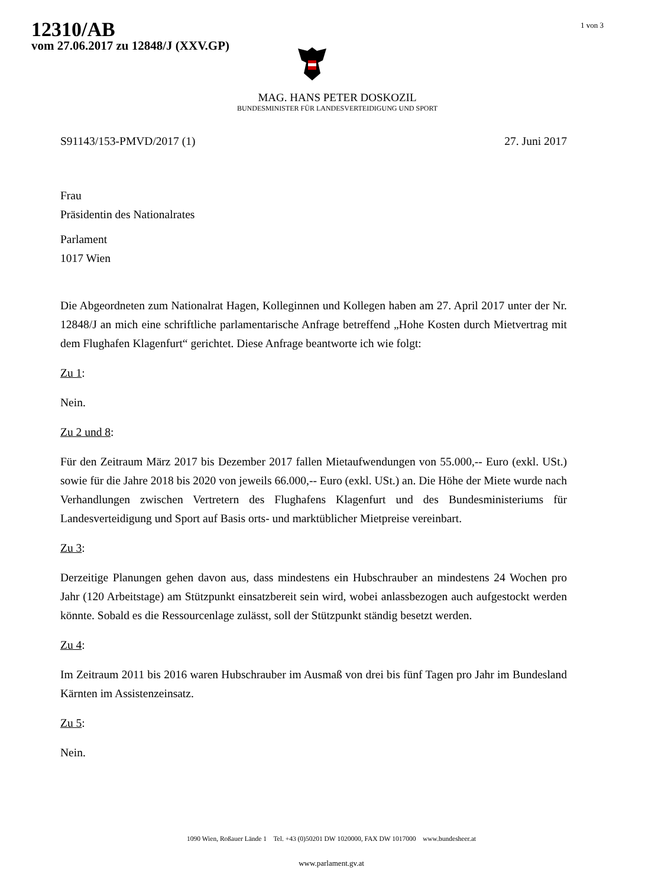12310/AB
vom 27.06.2017 zu 12848/J (XXV.GP)
1 von 3
MAG. HANS PETER DOSKOZIL
BUNDESMINISTER FÜR LANDESVERTEIDIGUNG UND SPORT
S91143/153-PMVD/2017 (1) 27. Juni 2017
Frau
Präsidentin des Nationalrates
Parlament
1017 Wien
Die Abgeordneten zum Nationalrat Hagen, Kolleginnen und Kollegen haben am 27. April 2017 unter der Nr. 12848/J an mich eine schriftliche parlamentarische Anfrage betreffend „Hohe Kosten durch Mietvertrag mit dem Flughafen Klagenfurt“ gerichtet. Diese Anfrage beantworte ich wie folgt:
Zu 1:
Nein.
Zu 2 und 8:
Für den Zeitraum März 2017 bis Dezember 2017 fallen Mietaufwendungen von 55.000,-- Euro (exkl. USt.) sowie für die Jahre 2018 bis 2020 von jeweils 66.000,-- Euro (exkl. USt.) an. Die Höhe der Miete wurde nach Verhandlungen zwischen Vertretern des Flughafens Klagenfurt und des Bundesministeriums für Landesverteidigung und Sport auf Basis orts- und marktüblicher Mietpreise vereinbart.
Zu 3:
Derzeitige Planungen gehen davon aus, dass mindestens ein Hubschrauber an mindestens 24 Wochen pro Jahr (120 Arbeitstage) am Stützpunkt einsatzbereit sein wird, wobei anlassbezogen auch aufgestockt werden könnte. Sobald es die Ressourcenlage zulässt, soll der Stützpunkt ständig besetzt werden.
Zu 4:
Im Zeitraum 2011 bis 2016 waren Hubschrauber im Ausmaß von drei bis fünf Tagen pro Jahr im Bundesland Kärnten im Assistenzeinsatz.
Zu 5:
Nein.
1090 Wien, Roßauer Lände 1 Tel. +43 (0)50201 DW 1020000, FAX DW 1017000 www.bundesheer.at
www.parlament.gv.at